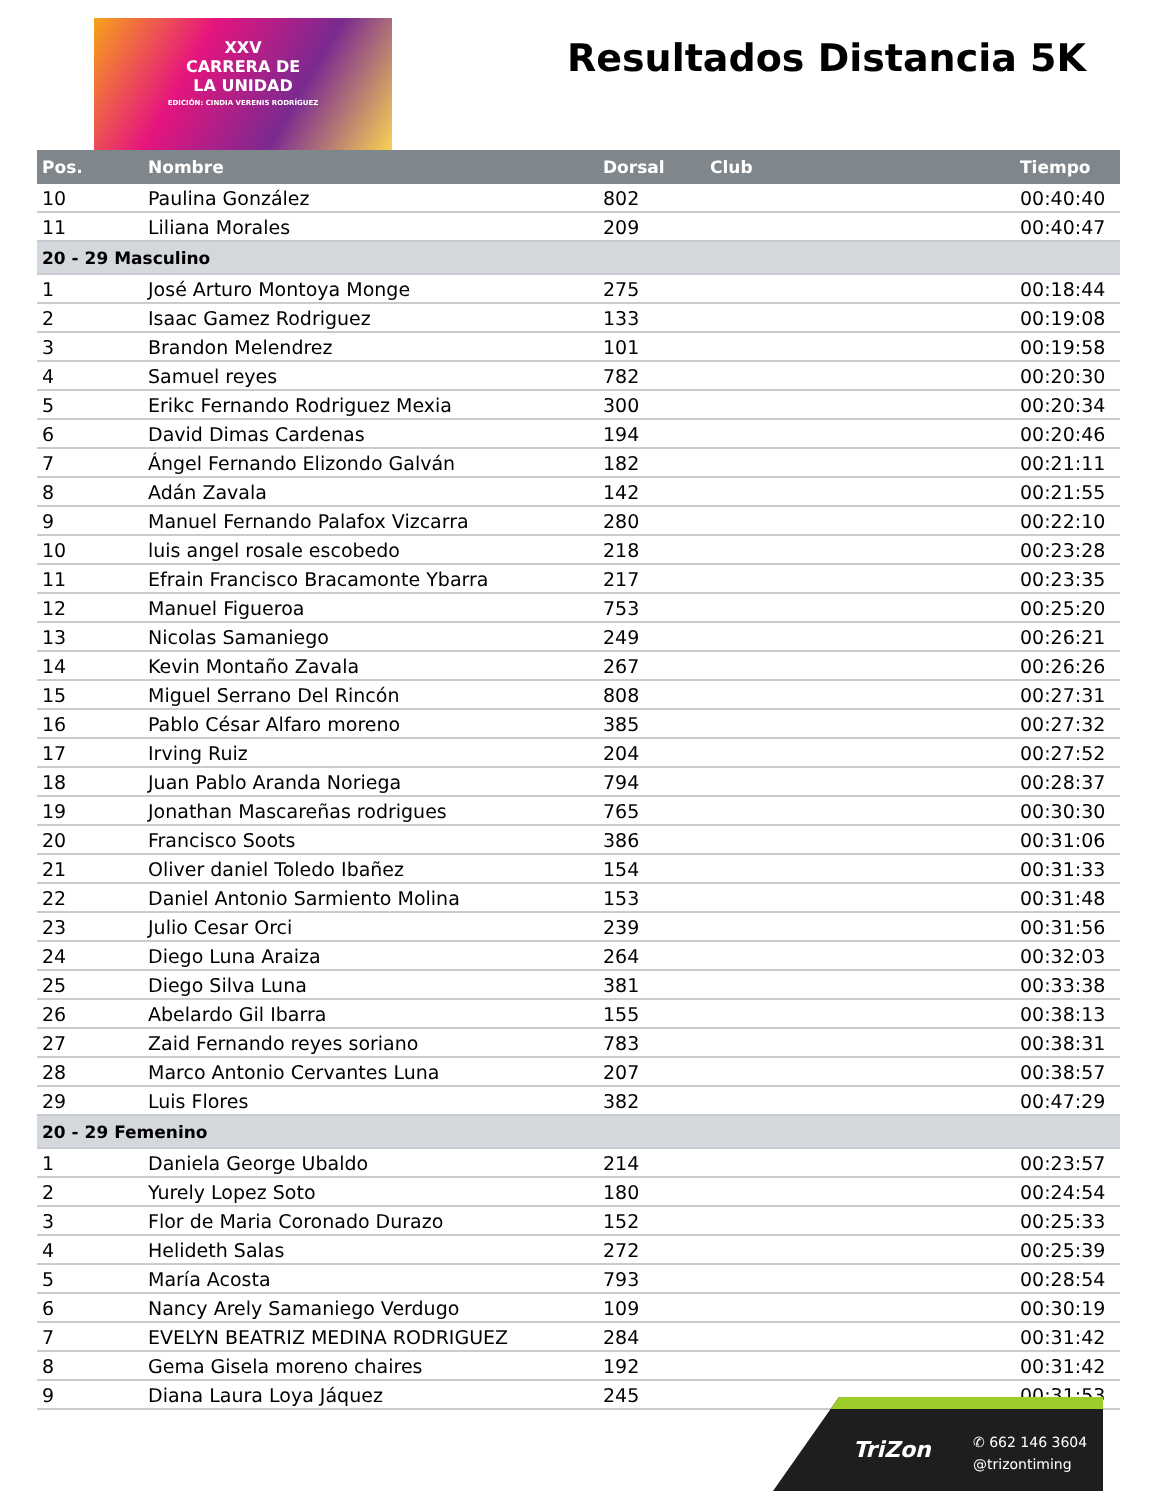XXV
CARRERA DE
LA UNIDAD
EDICIÓN: CINDIA VERENIS RODRÍGUEZ
Resultados Distancia 5K
| Pos. | Nombre | Dorsal | Club | Tiempo |
| --- | --- | --- | --- | --- |
| 10 | Paulina González | 802 | | 00:40:40 |
| 11 | Liliana Morales | 209 | | 00:40:47 |
| 20 - 29 Masculino | | | | |
| 1 | José Arturo Montoya Monge | 275 | | 00:18:44 |
| 2 | Isaac Gamez Rodriguez | 133 | | 00:19:08 |
| 3 | Brandon Melendrez | 101 | | 00:19:58 |
| 4 | Samuel reyes | 782 | | 00:20:30 |
| 5 | Erikc Fernando Rodriguez Mexia | 300 | | 00:20:34 |
| 6 | David Dimas Cardenas | 194 | | 00:20:46 |
| 7 | Ángel Fernando Elizondo Galván | 182 | | 00:21:11 |
| 8 | Adán Zavala | 142 | | 00:21:55 |
| 9 | Manuel Fernando Palafox Vizcarra | 280 | | 00:22:10 |
| 10 | luis angel rosale escobedo | 218 | | 00:23:28 |
| 11 | Efrain Francisco Bracamonte Ybarra | 217 | | 00:23:35 |
| 12 | Manuel Figueroa | 753 | | 00:25:20 |
| 13 | Nicolas Samaniego | 249 | | 00:26:21 |
| 14 | Kevin Montaño Zavala | 267 | | 00:26:26 |
| 15 | Miguel Serrano Del Rincón | 808 | | 00:27:31 |
| 16 | Pablo César Alfaro moreno | 385 | | 00:27:32 |
| 17 | Irving Ruiz | 204 | | 00:27:52 |
| 18 | Juan Pablo Aranda Noriega | 794 | | 00:28:37 |
| 19 | Jonathan Mascareñas rodrigues | 765 | | 00:30:30 |
| 20 | Francisco Soots | 386 | | 00:31:06 |
| 21 | Oliver daniel Toledo Ibañez | 154 | | 00:31:33 |
| 22 | Daniel Antonio Sarmiento Molina | 153 | | 00:31:48 |
| 23 | Julio Cesar Orci | 239 | | 00:31:56 |
| 24 | Diego Luna Araiza | 264 | | 00:32:03 |
| 25 | Diego Silva Luna | 381 | | 00:33:38 |
| 26 | Abelardo Gil Ibarra | 155 | | 00:38:13 |
| 27 | Zaid Fernando reyes soriano | 783 | | 00:38:31 |
| 28 | Marco Antonio Cervantes Luna | 207 | | 00:38:57 |
| 29 | Luis Flores | 382 | | 00:47:29 |
| 20 - 29 Femenino | | | | |
| 1 | Daniela George Ubaldo | 214 | | 00:23:57 |
| 2 | Yurely Lopez Soto | 180 | | 00:24:54 |
| 3 | Flor de Maria Coronado Durazo | 152 | | 00:25:33 |
| 4 | Helideth Salas | 272 | | 00:25:39 |
| 5 | María Acosta | 793 | | 00:28:54 |
| 6 | Nancy Arely Samaniego Verdugo | 109 | | 00:30:19 |
| 7 | EVELYN BEATRIZ MEDINA RODRIGUEZ | 284 | | 00:31:42 |
| 8 | Gema Gisela moreno chaires | 192 | | 00:31:42 |
| 9 | Diana Laura Loya Jáquez | 245 | | 00:31:53 |
TriZon
✆ 662 146 3604
@trizontiming